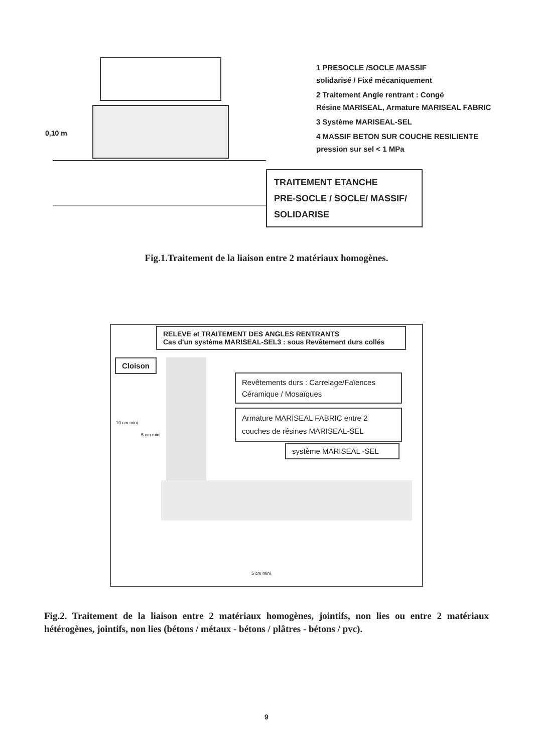0,10 m
1 PRESOCLE /SOCLE /MASSIF
solidarisé / Fixé mécaniquement
2 Traitement Angle rentrant : Congé
Résine MARISEAL, Armature MARISEAL FABRIC
3 Système MARISEAL-SEL
4 MASSIF BETON SUR COUCHE RESILIENTE
pression sur sel < 1 MPa
TRAITEMENT ETANCHE
PRE-SOCLE / SOCLE/ MASSIF/
SOLIDARISE
Fig.1.Traitement de la liaison entre 2 matériaux homogènes.
RELEVE et TRAITEMENT DES ANGLES RENTRANTS
Cas d'un système MARISEAL-SEL3 : sous Revêtement durs collés
Cloison
Revêtements durs : Carrelage/Faïences Céramique / Mosaïques
Armature MARISEAL FABRIC entre 2 couches de résines MARISEAL-SEL
système MARISEAL -SEL
10 cm mini
5 cm mini
5 cm mini
Fig.2. Traitement de la liaison entre 2 matériaux homogènes, jointifs, non lies ou entre 2 matériaux hétérogènes, jointifs, non lies (bétons / métaux - bétons / plâtres - bétons / pvc).
9